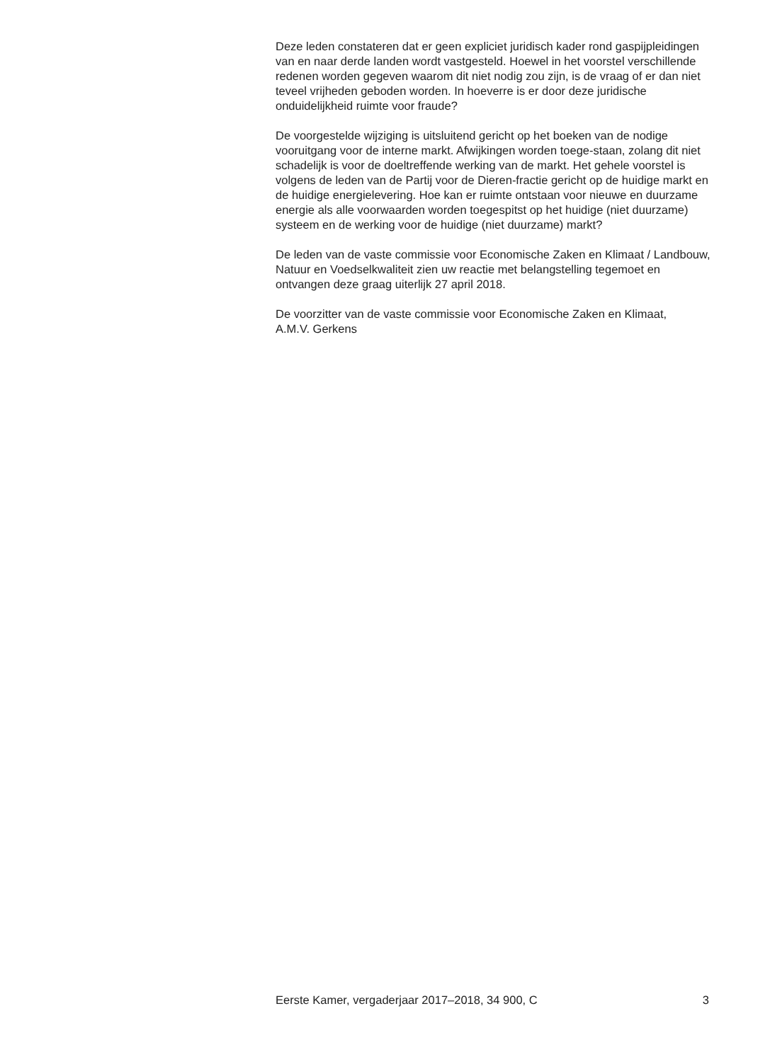Deze leden constateren dat er geen expliciet juridisch kader rond gaspijpleidingen van en naar derde landen wordt vastgesteld. Hoewel in het voorstel verschillende redenen worden gegeven waarom dit niet nodig zou zijn, is de vraag of er dan niet teveel vrijheden geboden worden. In hoeverre is er door deze juridische onduidelijkheid ruimte voor fraude?
De voorgestelde wijziging is uitsluitend gericht op het boeken van de nodige vooruitgang voor de interne markt. Afwijkingen worden toege-staan, zolang dit niet schadelijk is voor de doeltreffende werking van de markt. Het gehele voorstel is volgens de leden van de Partij voor de Dieren-fractie gericht op de huidige markt en de huidige energielevering. Hoe kan er ruimte ontstaan voor nieuwe en duurzame energie als alle voorwaarden worden toegespitst op het huidige (niet duurzame) systeem en de werking voor de huidige (niet duurzame) markt?
De leden van de vaste commissie voor Economische Zaken en Klimaat / Landbouw, Natuur en Voedselkwaliteit zien uw reactie met belangstelling tegemoet en ontvangen deze graag uiterlijk 27 april 2018.
De voorzitter van de vaste commissie voor Economische Zaken en Klimaat,
A.M.V. Gerkens
Eerste Kamer, vergaderjaar 2017–2018, 34 900, C 3